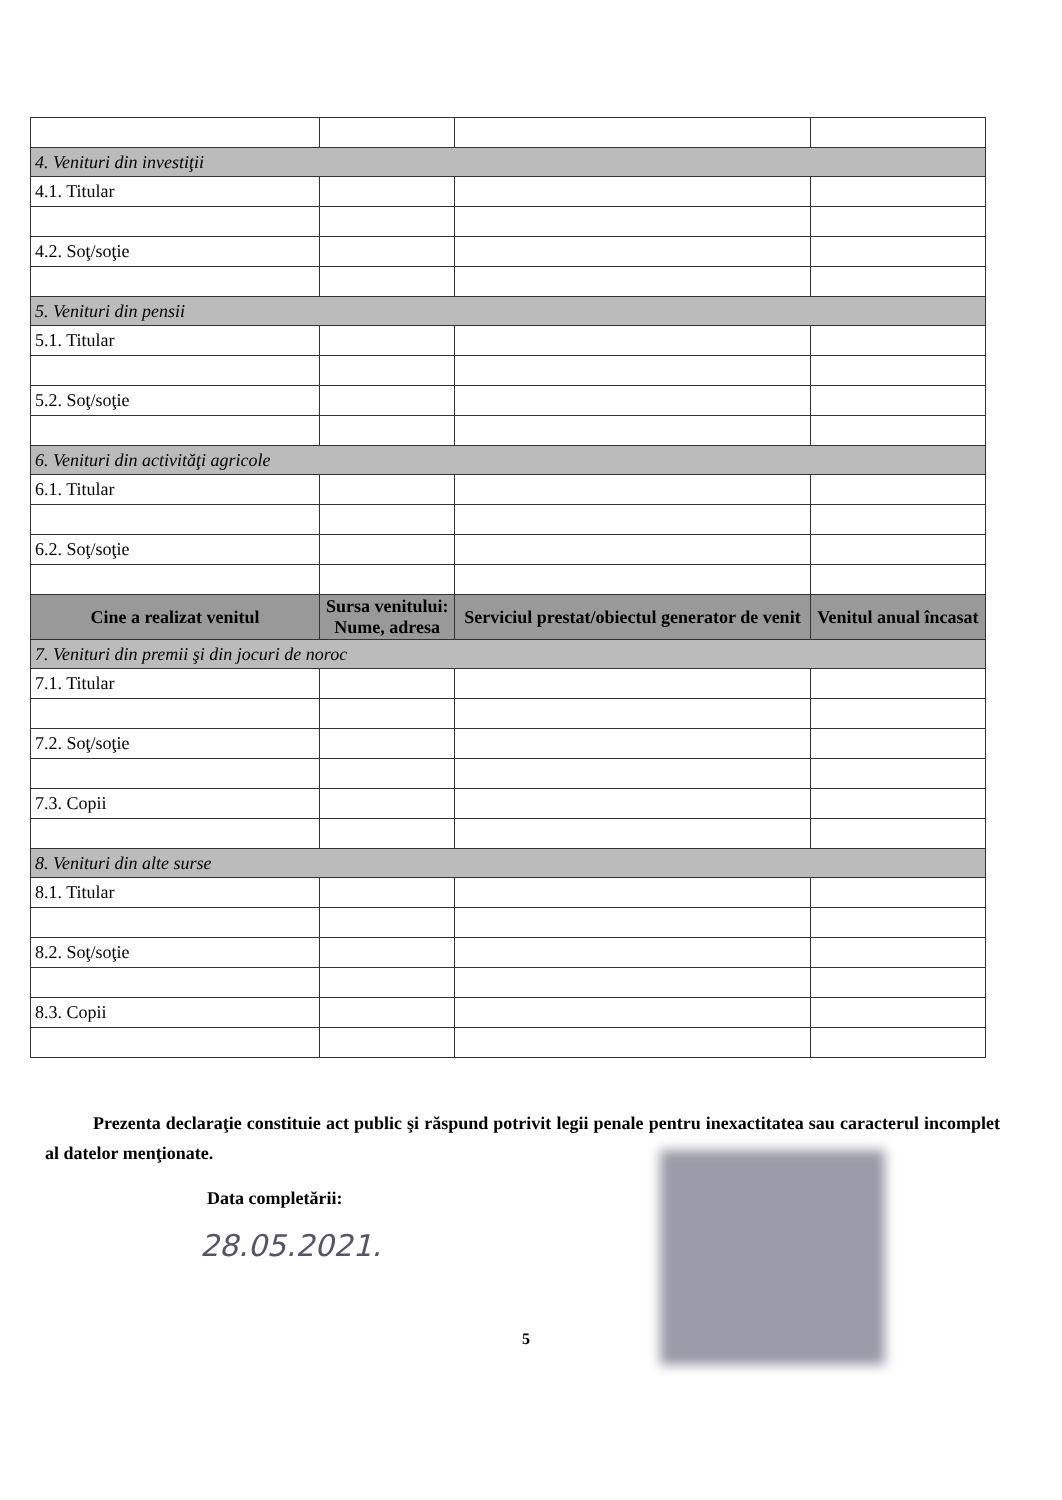| 4. Venituri din investiţii | | | |
| 4.1. Titular | | | |
| 4.2. Soţ/soţie | | | |
| 5. Venituri din pensii | | | |
| 5.1. Titular | | | |
| 5.2. Soţ/soţie | | | |
| 6. Venituri din activităţi agricole | | | |
| 6.1. Titular | | | |
| 6.2. Soţ/soţie | | | |
| Cine a realizat venitul | Sursa venitului: Nume, adresa | Serviciul prestat/obiectul generator de venit | Venitul anual încasat |
| 7. Venituri din premii şi din jocuri de noroc | | | |
| 7.1. Titular | | | |
| 7.2. Soţ/soţie | | | |
| 7.3. Copii | | | |
| 8. Venituri din alte surse | | | |
| 8.1. Titular | | | |
| 8.2. Soţ/soţie | | | |
| 8.3. Copii | | | |
Prezenta declaraţie constituie act public şi răspund potrivit legii penale pentru inexactitatea sau caracterul incomplet al datelor menţionate.
Data completării:
28.05.2021.
5